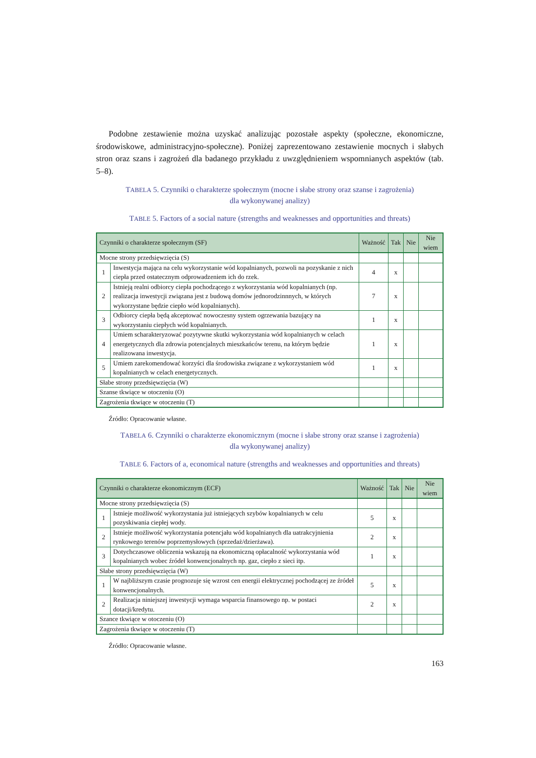Podobne zestawienie można uzyskać analizując pozostałe aspekty (społeczne, ekonomiczne, środowiskowe, administracyjno-społeczne). Poniżej zaprezentowano zestawienie mocnych i słabych stron oraz szans i zagrożeń dla badanego przykładu z uwzględnieniem wspomnianych aspektów (tab. 5–8).
TABELA 5. Czynniki o charakterze społecznym (mocne i słabe strony oraz szanse i zagrożenia)
dla wykonywanej analizy)
TABLE 5. Factors of a social nature (strengths and weaknesses and opportunities and threats)
| Czynniki o charakterze społecznym (SF) | | Ważność | Tak | Nie | Nie wiem |
| --- | --- | --- | --- | --- | --- |
| Mocne strony przedsięwzięcia (S) | | | | | |
| 1 | Inwestycja mająca na celu wykorzystanie wód kopalnianych, pozwoli na pozyskanie z nich ciepła przed ostatecznym odprowadzeniem ich do rzek. | 4 | x | | |
| 2 | Istnieją realni odbiorcy ciepła pochodzącego z wykorzystania wód kopalnianych (np. realizacja inwestycji związana jest z budową domów jednorodzinnnych, w których wykorzystane będzie ciepło wód kopalnianych). | 7 | x | | |
| 3 | Odbiorcy ciepła będą akceptować nowoczesny system ogrzewania bazujący na wykorzystaniu ciepłych wód kopalnianych. | 1 | x | | |
| 4 | Umiem scharakteryzować pozytywne skutki wykorzystania wód kopalnianych w celach energetycznych dla zdrowia potencjalnych mieszkańców terenu, na którym będzie realizowana inwestycja. | 1 | x | | |
| 5 | Umiem zarekomendować korzyści dla środowiska związane z wykorzystaniem wód kopalnianych w celach energetycznych. | 1 | x | | |
| Słabe strony przedsięwzięcia (W) | | | | | |
| Szanse tkwiące w otoczeniu (O) | | | | | |
| Zagrożenia tkwiące w otoczeniu (T) | | | | | |
Źródło: Opracowanie własne.
TABELA 6. Czynniki o charakterze ekonomicznym (mocne i słabe strony oraz szanse i zagrożenia)
dla wykonywanej analizy)
TABLE 6. Factors of a, economical nature (strengths and weaknesses and opportunities and threats)
| Czynniki o charakterze ekonomicznym (ECF) | | Ważność | Tak | Nie | Nie wiem |
| --- | --- | --- | --- | --- | --- |
| Mocne strony przedsięwzięcia (S) | | | | | |
| 1 | Istnieje możliwość wykorzystania już istniejących szybów kopalnianych w celu pozyskiwania ciepłej wody. | 5 | x | | |
| 2 | Istnieje możliwość wykorzystania potencjału wód kopalnianych dla uatrakcyjnienia rynkowego terenów poprzemysłowych (sprzedaż/dzierżawa). | 2 | x | | |
| 3 | Dotychczasowe obliczenia wskazują na ekonomiczną opłacalność wykorzystania wód kopalnianych wobec źródeł konwencjonalnych np. gaz, ciepło z sieci itp. | 1 | x | | |
| Słabe strony przedsięwzięcia (W) | | | | | |
| 1 | W najbliższym czasie prognozuje się wzrost cen energii elektrycznej pochodzącej ze źródeł konwencjonalnych. | 5 | x | | |
| 2 | Realizacja niniejszej inwestycji wymaga wsparcia finansowego np. w postaci dotacji/kredytu. | 2 | x | | |
| Szance tkwiące w otoczeniu (O) | | | | | |
| Zagrożenia tkwiące w otoczeniu (T) | | | | | |
Źródło: Opracowanie własne.
163